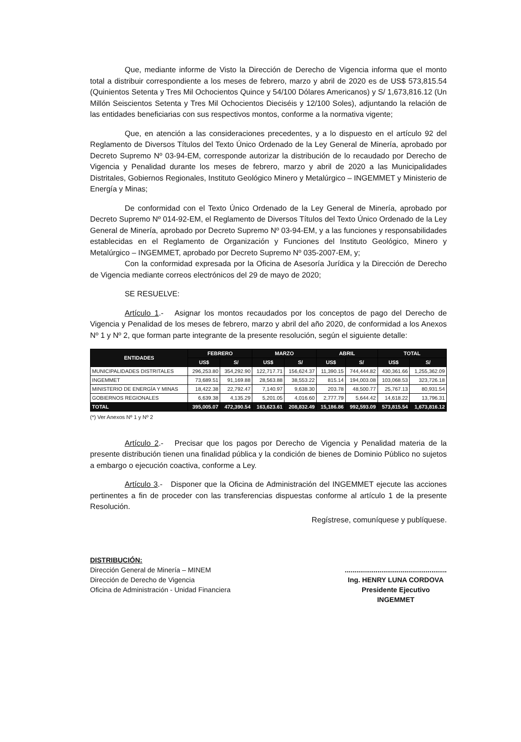Que, mediante informe de Visto la Dirección de Derecho de Vigencia informa que el monto total a distribuir correspondiente a los meses de febrero, marzo y abril de 2020 es de US$ 573,815.54 (Quinientos Setenta y Tres Mil Ochocientos Quince y 54/100 Dólares Americanos) y S/ 1,673,816.12 (Un Millón Seiscientos Setenta y Tres Mil Ochocientos Dieciséis y 12/100 Soles), adjuntando la relación de las entidades beneficiarias con sus respectivos montos, conforme a la normativa vigente;
Que, en atención a las consideraciones precedentes, y a lo dispuesto en el artículo 92 del Reglamento de Diversos Títulos del Texto Único Ordenado de la Ley General de Minería, aprobado por Decreto Supremo Nº 03-94-EM, corresponde autorizar la distribución de lo recaudado por Derecho de Vigencia y Penalidad durante los meses de febrero, marzo y abril de 2020 a las Municipalidades Distritales, Gobiernos Regionales, Instituto Geológico Minero y Metalúrgico – INGEMMET y Ministerio de Energía y Minas;
De conformidad con el Texto Único Ordenado de la Ley General de Minería, aprobado por Decreto Supremo Nº 014-92-EM, el Reglamento de Diversos Títulos del Texto Único Ordenado de la Ley General de Minería, aprobado por Decreto Supremo Nº 03-94-EM, y a las funciones y responsabilidades establecidas en el Reglamento de Organización y Funciones del Instituto Geológico, Minero y Metalúrgico – INGEMMET, aprobado por Decreto Supremo Nº 035-2007-EM, y;
Con la conformidad expresada por la Oficina de Asesoría Jurídica y la Dirección de Derecho de Vigencia mediante correos electrónicos del 29 de mayo de 2020;
SE RESUELVE:
Artículo 1.- Asignar los montos recaudados por los conceptos de pago del Derecho de Vigencia y Penalidad de los meses de febrero, marzo y abril del año 2020, de conformidad a los Anexos Nº 1 y Nº 2, que forman parte integrante de la presente resolución, según el siguiente detalle:
| ENTIDADES | FEBRERO | | MARZO | | ABRIL | | TOTAL | |
| --- | --- | --- | --- | --- | --- | --- | --- | --- |
| | US$ | S/ | US$ | S/ | US$ | S/ | US$ | S/ |
| MUNICIPALIDADES DISTRITALES | 296,253.80 | 354,292.90 | 122,717.71 | 156,624.37 | 11,390.15 | 744,444.82 | 430,361.66 | 1,255,362.09 |
| INGEMMET | 73,689.51 | 91,169.88 | 28,563.88 | 38,553.22 | 815.14 | 194,003.08 | 103,068.53 | 323,726.18 |
| MINISTERIO DE ENERGÍA Y MINAS | 18,422.38 | 22,792.47 | 7,140.97 | 9,638.30 | 203.78 | 48,500.77 | 25,767.13 | 80,931.54 |
| GOBIERNOS REGIONALES | 6,639.38 | 4,135.29 | 5,201.05 | 4,016.60 | 2,777.79 | 5,644.42 | 14,618.22 | 13,796.31 |
| TOTAL | 395,005.07 | 472,390.54 | 163,623.61 | 208,832.49 | 15,186.86 | 992,593.09 | 573,815.54 | 1,673,816.12 |
(*) Ver Anexos Nº 1 y Nº 2
Artículo 2.- Precisar que los pagos por Derecho de Vigencia y Penalidad materia de la presente distribución tienen una finalidad pública y la condición de bienes de Dominio Público no sujetos a embargo o ejecución coactiva, conforme a Ley.
Artículo 3.- Disponer que la Oficina de Administración del INGEMMET ejecute las acciones pertinentes a fin de proceder con las transferencias dispuestas conforme al artículo 1 de la presente Resolución.
Regístrese, comuníquese y publíquese.
DISTRIBUCIÓN:
Dirección General de Minería – MINEM
Dirección de Derecho de Vigencia
Oficina de Administración - Unidad Financiera
.....................................................
Ing. HENRY LUNA CORDOVA
Presidente Ejecutivo
INGEMMET